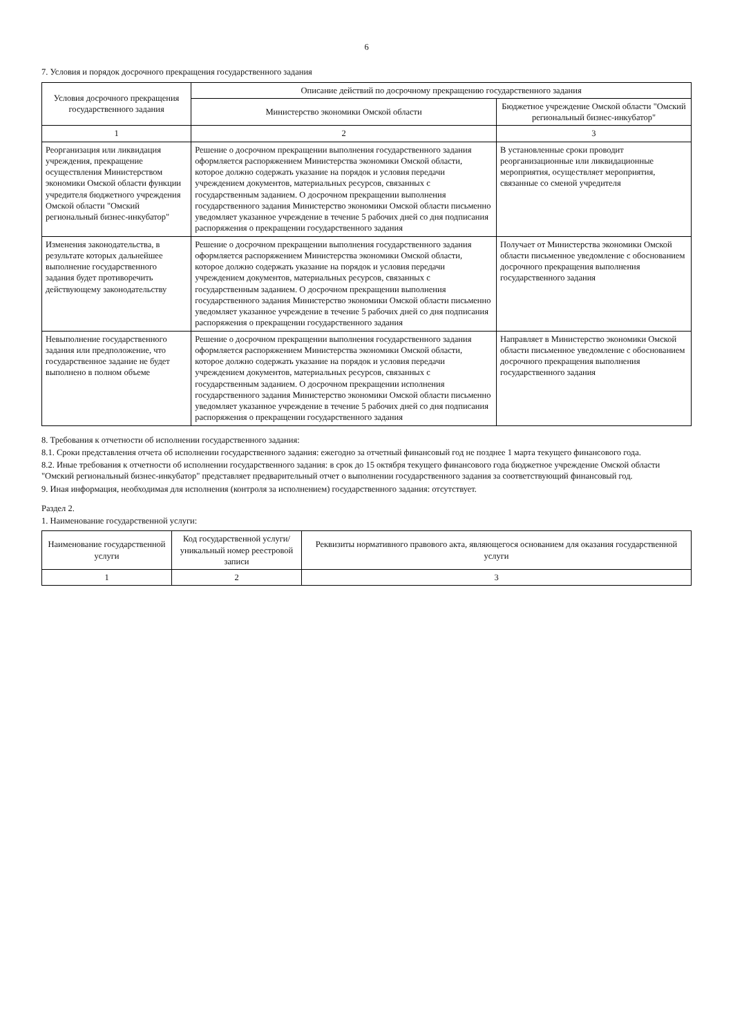6
7. Условия и порядок досрочного прекращения государственного задания
| Условия досрочного прекращения государственного задания | Описание действий по досрочному прекращению государственного задания | |
| --- | --- | --- |
| | Министерство экономики Омской области | Бюджетное учреждение Омской области "Омский региональный бизнес-инкубатор" |
| 1 | 2 | 3 |
| Реорганизация или ликвидация учреждения, прекращение осуществления Министерством экономики Омской области функции учредителя бюджетного учреждения Омской области "Омский региональный бизнес-инкубатор" | Решение о досрочном прекращении выполнения государственного задания оформляется распоряжением Министерства экономики Омской области, которое должно содержать указание на порядок и условия передачи учреждением документов, материальных ресурсов, связанных с государственным заданием. О досрочном прекращении выполнения государственного задания Министерство экономики Омской области письменно уведомляет указанное учреждение в течение 5 рабочих дней со дня подписания распоряжения о прекращении государственного задания | В установленные сроки проводит реорганизационные или ликвидационные мероприятия, осуществляет мероприятия, связанные со сменой учредителя |
| Изменения законодательства, в результате которых дальнейшее выполнение государственного задания будет противоречить действующему законодательству | Решение о досрочном прекращении выполнения государственного задания оформляется распоряжением Министерства экономики Омской области, которое должно содержать указание на порядок и условия передачи учреждением документов, материальных ресурсов, связанных с государственным заданием. О досрочном прекращении выполнения государственного задания Министерство экономики Омской области письменно уведомляет указанное учреждение в течение 5 рабочих дней со дня подписания распоряжения о прекращении государственного задания | Получает от Министерства экономики Омской области письменное уведомление с обоснованием досрочного прекращения выполнения государственного задания |
| Невыполнение государственного задания или предположение, что государственное задание не будет выполнено в полном объеме | Решение о досрочном прекращении выполнения государственного задания оформляется распоряжением Министерства экономики Омской области, которое должно содержать указание на порядок и условия передачи учреждением документов, материальных ресурсов, связанных с государственным заданием. О досрочном прекращении исполнения государственного задания Министерство экономики Омской области письменно уведомляет указанное учреждение в течение 5 рабочих дней со дня подписания распоряжения о прекращении государственного задания | Направляет в Министерство экономики Омской области письменное уведомление с обоснованием досрочного прекращения выполнения государственного задания |
8. Требования к отчетности об исполнении государственного задания:
8.1. Сроки представления отчета об исполнении государственного задания: ежегодно за отчетный финансовый год не позднее 1 марта текущего финансового года.
8.2. Иные требования к отчетности об исполнении государственного задания: в срок до 15 октября текущего финансового года бюджетное учреждение Омской области "Омский региональный бизнес-инкубатор" представляет предварительный отчет о выполнении государственного задания за соответствующий финансовый год.
9. Иная информация, необходимая для исполнения (контроля за исполнением) государственного задания: отсутствует.
Раздел 2.
1. Наименование государственной услуги:
| Наименование государственной услуги | Код государственной услуги/уникальный номер реестровой записи | Реквизиты нормативного правового акта, являющегося основанием для оказания государственной услуги |
| --- | --- | --- |
| 1 | 2 | 3 |